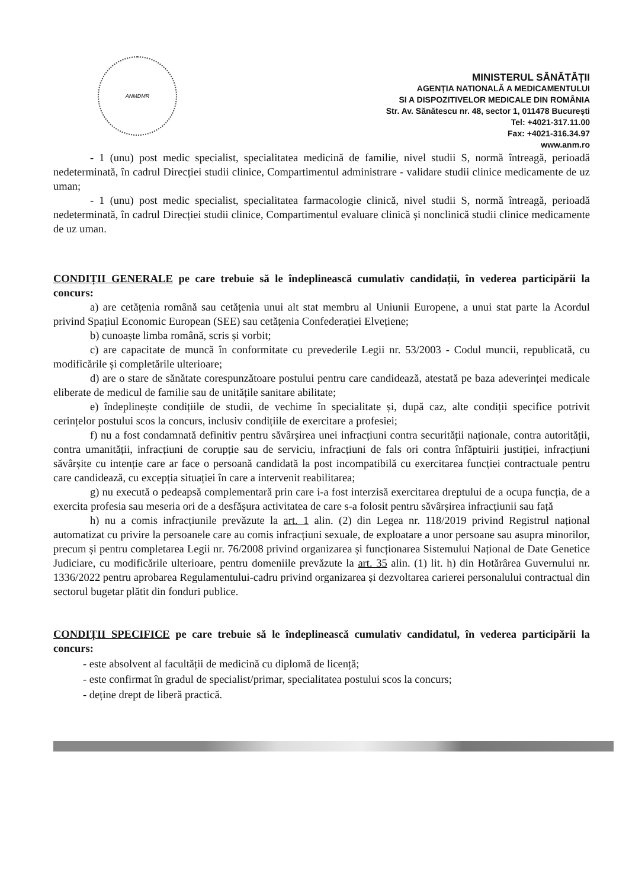ANMDMR
MINISTERUL SĂNĂTĂȚII
AGENȚIA NATIONALĂ A MEDICAMENTULUI
SI A DISPOZITIVELOR MEDICALE DIN ROMÂNIA
Str. Av. Sănătescu nr. 48, sector 1, 011478 București
Tel: +4021-317.11.00
Fax: +4021-316.34.97
www.anm.ro
- 1 (unu) post medic specialist, specialitatea medicină de familie, nivel studii S, normă întreagă, perioadă nedeterminată, în cadrul Direcției studii clinice, Compartimentul administrare - validare studii clinice medicamente de uz uman;
- 1 (unu) post medic specialist, specialitatea farmacologie clinică, nivel studii S, normă întreagă, perioadă nedeterminată, în cadrul Direcției studii clinice, Compartimentul evaluare clinică și nonclinică studii clinice medicamente de uz uman.
CONDIȚII GENERALE pe care trebuie să le îndeplinească cumulativ candidații, în vederea participării la concurs:
a) are cetățenia română sau cetățenia unui alt stat membru al Uniunii Europene, a unui stat parte la Acordul privind Spațiul Economic European (SEE) sau cetățenia Confederației Elvețiene;
b) cunoaște limba română, scris și vorbit;
c) are capacitate de muncă în conformitate cu prevederile Legii nr. 53/2003 - Codul muncii, republicată, cu modificările și completările ulterioare;
d) are o stare de sănătate corespunzătoare postului pentru care candidează, atestată pe baza adeverinței medicale eliberate de medicul de familie sau de unitățile sanitare abilitate;
e) îndeplinește condițiile de studii, de vechime în specialitate și, după caz, alte condiții specifice potrivit cerințelor postului scos la concurs, inclusiv condițiile de exercitare a profesiei;
f) nu a fost condamnată definitiv pentru săvârșirea unei infracțiuni contra securității naționale, contra autorității, contra umanității, infracțiuni de corupție sau de serviciu, infracțiuni de fals ori contra înfăptuirii justiției, infracțiuni săvârșite cu intenție care ar face o persoană candidată la post incompatibilă cu exercitarea funcției contractuale pentru care candidează, cu excepția situației în care a intervenit reabilitarea;
g) nu execută o pedeapsă complementară prin care i-a fost interzisă exercitarea dreptului de a ocupa funcția, de a exercita profesia sau meseria ori de a desfășura activitatea de care s-a folosit pentru săvârșirea infracțiunii sau față
h) nu a comis infracțiunile prevăzute la art. 1 alin. (2) din Legea nr. 118/2019 privind Registrul național automatizat cu privire la persoanele care au comis infracțiuni sexuale, de exploatare a unor persoane sau asupra minorilor, precum și pentru completarea Legii nr. 76/2008 privind organizarea și funcționarea Sistemului Național de Date Genetice Judiciare, cu modificările ulterioare, pentru domeniile prevăzute la art. 35 alin. (1) lit. h) din Hotărârea Guvernului nr. 1336/2022 pentru aprobarea Regulamentului-cadru privind organizarea și dezvoltarea carierei personalului contractual din sectorul bugetar plătit din fonduri publice.
CONDIȚII SPECIFICE pe care trebuie să le îndeplinească cumulativ candidatul, în vederea participării la concurs:
- este absolvent al facultății de medicină cu diplomă de licență;
- este confirmat în gradul de specialist/primar, specialitatea postului scos la concurs;
- deține drept de liberă practică.